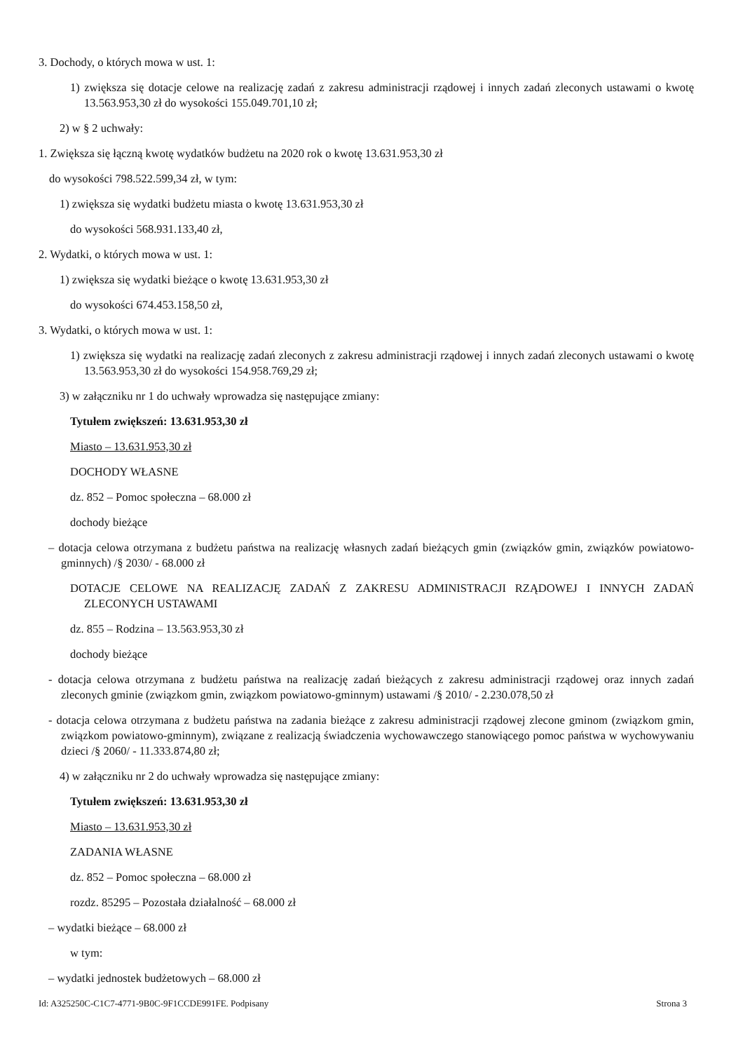3. Dochody, o których mowa w ust. 1:
1) zwiększa się dotacje celowe na realizację zadań z zakresu administracji rządowej i innych zadań zleconych ustawami o kwotę 13.563.953,30 zł do wysokości 155.049.701,10 zł;
2) w § 2 uchwały:
1. Zwiększa się łączną kwotę wydatków budżetu na 2020 rok o kwotę 13.631.953,30 zł
do wysokości 798.522.599,34 zł, w tym:
1) zwiększa się wydatki budżetu miasta o kwotę 13.631.953,30 zł
do wysokości 568.931.133,40 zł,
2. Wydatki, o których mowa w ust. 1:
1) zwiększa się wydatki bieżące o kwotę 13.631.953,30 zł
do wysokości 674.453.158,50 zł,
3. Wydatki, o których mowa w ust. 1:
1) zwiększa się wydatki na realizację zadań zleconych z zakresu administracji rządowej i innych zadań zleconych ustawami o kwotę 13.563.953,30 zł do wysokości 154.958.769,29 zł;
3) w załączniku nr 1 do uchwały wprowadza się następujące zmiany:
Tytułem zwiększeń: 13.631.953,30 zł
Miasto – 13.631.953,30 zł
DOCHODY WŁASNE
dz. 852 – Pomoc społeczna – 68.000 zł
dochody bieżące
– dotacja celowa otrzymana z budżetu państwa na realizację własnych zadań bieżących gmin (związków gmin, związków powiatowo-gminnych) /§ 2030/ - 68.000 zł
DOTACJE CELOWE NA REALIZACJĘ ZADAŃ Z ZAKRESU ADMINISTRACJI RZĄDOWEJ I INNYCH ZADAŃ ZLECONYCH USTAWAMI
dz. 855 – Rodzina – 13.563.953,30 zł
dochody bieżące
- dotacja celowa otrzymana z budżetu państwa na realizację zadań bieżących z zakresu administracji rządowej oraz innych zadań zleconych gminie (związkom gmin, związkom powiatowo-gminnym) ustawami /§ 2010/ - 2.230.078,50 zł
- dotacja celowa otrzymana z budżetu państwa na zadania bieżące z zakresu administracji rządowej zlecone gminom (związkom gmin, związkom powiatowo-gminnym), związane z realizacją świadczenia wychowawczego stanowiącego pomoc państwa w wychowywaniu dzieci /§ 2060/ - 11.333.874,80 zł;
4) w załączniku nr 2 do uchwały wprowadza się następujące zmiany:
Tytułem zwiększeń: 13.631.953,30 zł
Miasto – 13.631.953,30 zł
ZADANIA WŁASNE
dz. 852 – Pomoc społeczna – 68.000 zł
rozdz. 85295 – Pozostała działalność – 68.000 zł
– wydatki bieżące – 68.000 zł
w tym:
– wydatki jednostek budżetowych – 68.000 zł
Id: A325250C-C1C7-4771-9B0C-9F1CCDE991FE. Podpisany Strona 3